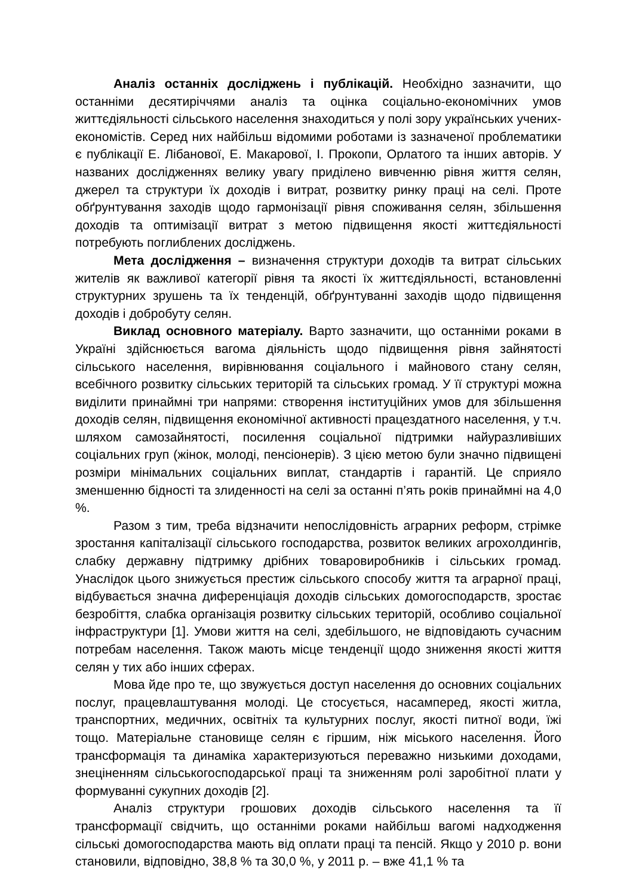Аналіз останніх досліджень і публікацій. Необхідно зазначити, що останніми десятиріччями аналіз та оцінка соціально-економічних умов життєдіяльності сільського населення знаходиться у полі зору українських учених-економістів. Серед них найбільш відомими роботами із зазначеної проблематики є публікації Е. Лібанової, Е. Макарової, І. Прокопи, Орлатого та інших авторів. У названих дослідженнях велику увагу приділено вивченню рівня життя селян, джерел та структури їх доходів і витрат, розвитку ринку праці на селі. Проте обґрунтування заходів щодо гармонізації рівня споживання селян, збільшення доходів та оптимізації витрат з метою підвищення якості життєдіяльності потребують поглиблених досліджень.
Мета дослідження – визначення структури доходів та витрат сільських жителів як важливої категорії рівня та якості їх життєдіяльності, встановленні структурних зрушень та їх тенденцій, обґрунтуванні заходів щодо підвищення доходів і добробуту селян.
Виклад основного матеріалу. Варто зазначити, що останніми роками в Україні здійснюється вагома діяльність щодо підвищення рівня зайнятості сільського населення, вирівнювання соціального і майнового стану селян, всебічного розвитку сільських територій та сільських громад. У її структурі можна виділити принаймні три напрями: створення інституційних умов для збільшення доходів селян, підвищення економічної активності працездатного населення, у т.ч. шляхом самозайнятості, посилення соціальної підтримки найуразливіших соціальних груп (жінок, молоді, пенсіонерів). З цією метою були значно підвищені розміри мінімальних соціальних виплат, стандартів і гарантій. Це сприяло зменшенню бідності та злиденності на селі за останні п’ять років принаймні на 4,0 %.
Разом з тим, треба відзначити непослідовність аграрних реформ, стрімке зростання капіталізації сільського господарства, розвиток великих агрохолдингів, слабку державну підтримку дрібних товаровиробників і сільських громад. Унаслідок цього знижується престиж сільського способу життя та аграрної праці, відбувається значна диференціація доходів сільських домогосподарств, зростає безробіття, слабка організація розвитку сільських територій, особливо соціальної інфраструктури [1]. Умови життя на селі, здебільшого, не відповідають сучасним потребам населення. Також мають місце тенденції щодо зниження якості життя селян у тих або інших сферах.
Мова йде про те, що звужується доступ населення до основних соціальних послуг, працевлаштування молоді. Це стосується, насамперед, якості житла, транспортних, медичних, освітніх та культурних послуг, якості питної води, їжі тощо. Матеріальне становище селян є гіршим, ніж міського населення. Його трансформація та динаміка характеризуються переважно низькими доходами, знеціненням сільськогосподарської праці та зниженням ролі заробітної плати у формуванні сукупних доходів [2].
Аналіз структури грошових доходів сільського населення та її трансформації свідчить, що останніми роками найбільш вагомі надходження сільські домогосподарства мають від оплати праці та пенсій. Якщо у 2010 р. вони становили, відповідно, 38,8 % та 30,0 %, у 2011 р. – вже 41,1 % та